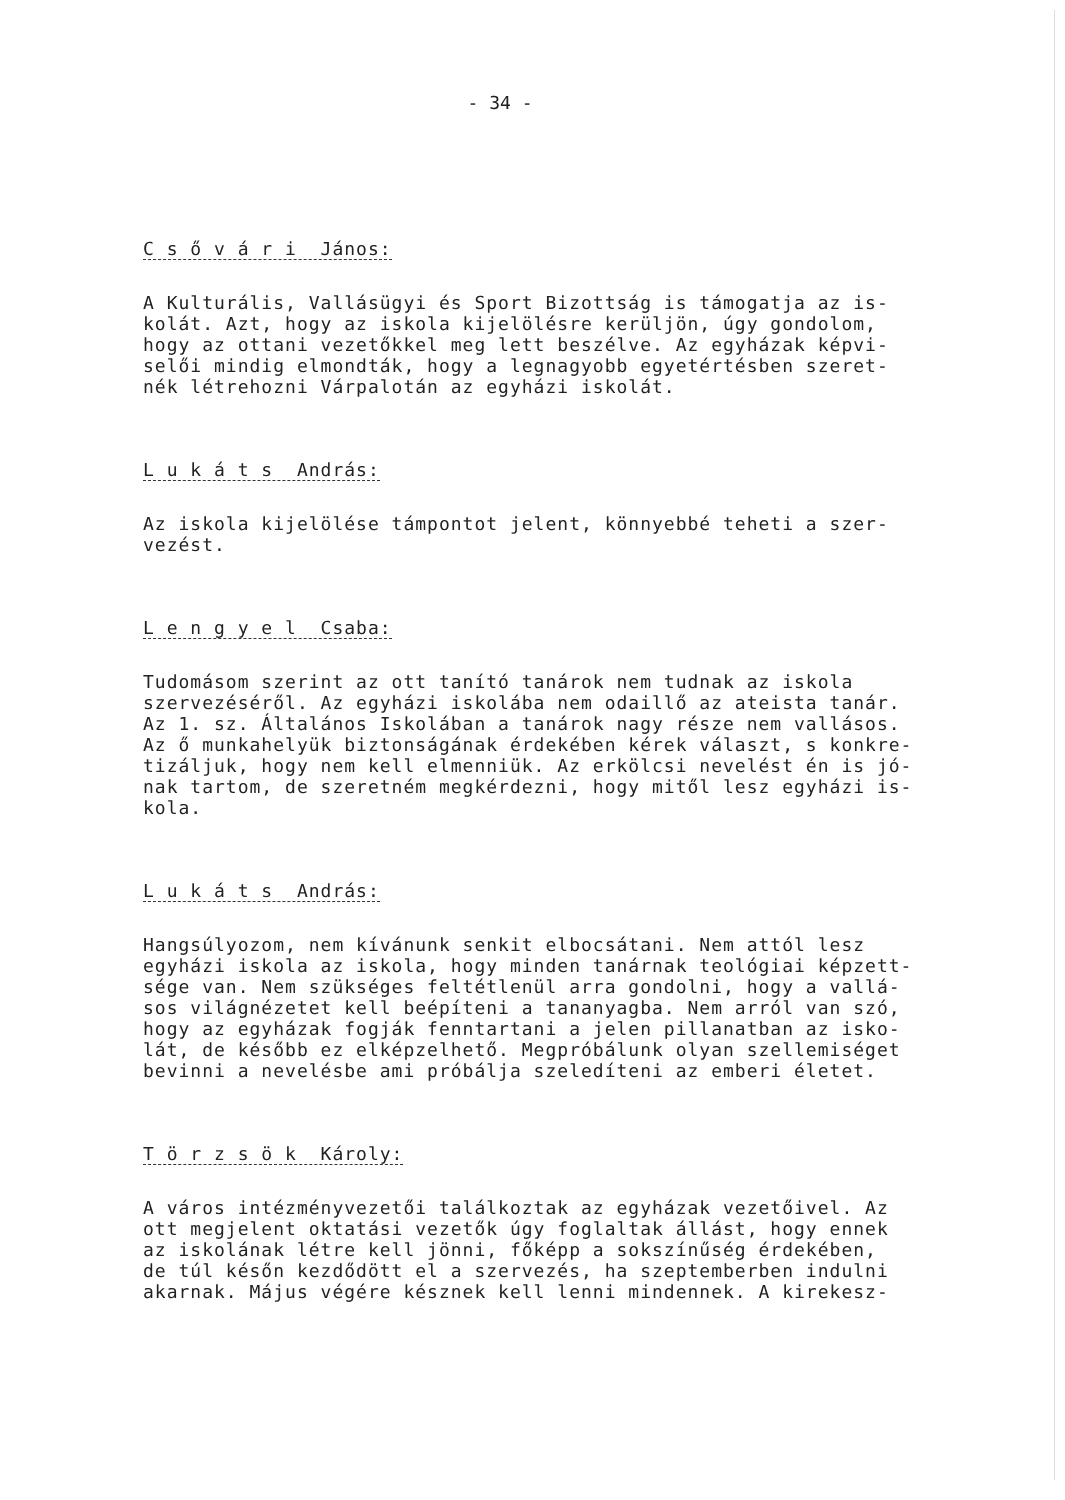- 34 -
C s ő v á r i János:
A Kulturális, Vallásügyi és Sport Bizottság is támogatja az is-
kolát. Azt, hogy az iskola kijelölésre kerüljön, úgy gondolom,
hogy az ottani vezetőkkel meg lett beszélve. Az egyházak képvi-
selői mindig elmondták, hogy a legnagyobb egyetértésben szeret-
nék létrehozni Várpalotán az egyházi iskolát.
L u k á t s András:
Az iskola kijelölése támpontot jelent, könnyebbé teheti a szer-
vezést.
L e n g y e l Csaba:
Tudomásom szerint az ott tanító tanárok nem tudnak az iskola
szervezéséről. Az egyházi iskolába nem odaillő az ateista tanár.
Az 1. sz. Általános Iskolában a tanárok nagy része nem vallásos.
Az ő munkahelyük biztonságának érdekében kérek választ, s konkre-
tizáljuk, hogy nem kell elmenniük. Az erkölcsi nevelést én is jó-
nak tartom, de szeretném megkérdezni, hogy mitől lesz egyházi is-
kola.
L u k á t s András:
Hangsúlyozom, nem kívánunk senkit elbocsátani. Nem attól lesz
egyházi iskola az iskola, hogy minden tanárnak teológiai képzett-
sége van. Nem szükséges feltétlenül arra gondolni, hogy a vallá-
sos világnézetet kell beépíteni a tananyagba. Nem arról van szó,
hogy az egyházak fogják fenntartani a jelen pillanatban az isko-
lát, de később ez elképzelhető. Megpróbálunk olyan szellemiséget
bevinni a nevelésbe ami próbálja szeledíteni az emberi életet.
T ö r z s ö k Károly:
A város intézményvezetői találkoztak az egyházak vezetőivel. Az
ott megjelent oktatási vezetők úgy foglaltak állást, hogy ennek
az iskolának létre kell jönni, főképp a sokszínűség érdekében,
de túl későn kezdődött el a szervezés, ha szeptemberben indulni
akarnak. Május végére késznek kell lenni mindennek. A kirekesz-